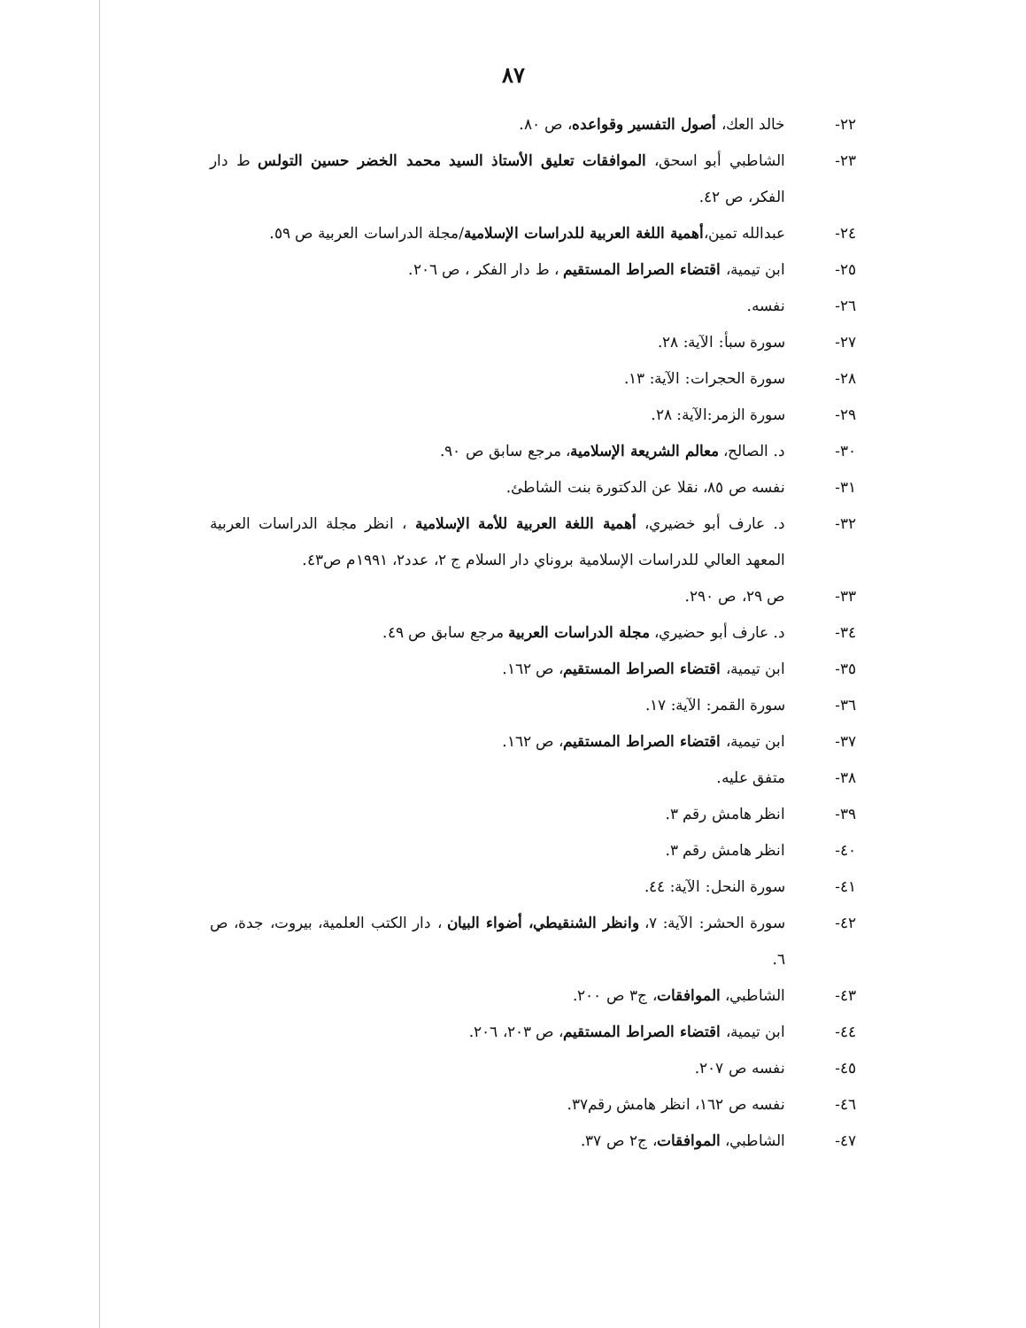٨٧
٢٢- خالد العك، أصول التفسير وقواعده، ص ٨٠.
٢٣- الشاطبي أبو اسحق، الموافقات تعليق الأستاذ السيد محمد الخضر حسين التولس ط دار الفكر، ص ٤٢.
٢٤- عبدالله تمين،أهمية اللغة العربية للدراسات الإسلامية/مجلة الدراسات العربية ص ٥٩.
٢٥- ابن تيمية، اقتضاء الصراط المستقيم ، ط دار الفكر ، ص ٢٠٦.
٢٦- نفسه.
٢٧- سورة سبأ: الآية: ٢٨.
٢٨- سورة الحجرات: الآية: ١٣.
٢٩- سورة الزمر:الآية: ٢٨.
٣٠- د. الصالح، معالم الشريعة الإسلامية، مرجع سابق ص ٩٠.
٣١- نفسه ص ٨٥، نقلا عن الدكتورة بنت الشاطئ.
٣٢- د. عارف أبو خضيري، أهمية اللغة العربية للأمة الإسلامية ، انظر مجلة الدراسات العربية المعهد العالي للدراسات الإسلامية بروناي دار السلام ج ٢، عدد٢، ١٩٩١م ص٤٣.
٣٣- ص ٢٩، ص ٢٩٠.
٣٤- د. عارف أبو حضيري، مجلة الدراسات العربية مرجع سابق ص ٤٩.
٣٥- ابن تيمية، اقتضاء الصراط المستقيم، ص ١٦٢.
٣٦- سورة القمر: الآية: ١٧.
٣٧- ابن تيمية، اقتضاء الصراط المستقيم، ص ١٦٢.
٣٨- متفق عليه.
٣٩- انظر هامش رقم ٣.
٤٠- انظر هامش رقم ٣.
٤١- سورة النحل: الآية: ٤٤.
٤٢- سورة الحشر: الآية: ٧، وانظر الشنقيطي، أضواء البيان ، دار الكتب العلمية، بيروت، جدة، ص ٦.
٤٣- الشاطبي، الموافقات، ج٣ ص ٢٠٠.
٤٤- ابن تيمية، اقتضاء الصراط المستقيم، ص ٢٠٣، ٢٠٦.
٤٥- نفسه ص ٢٠٧.
٤٦- نفسه ص ١٦٢، انظر هامش رقم٣٧.
٤٧- الشاطبي، الموافقات، ج٢ ص ٣٧.